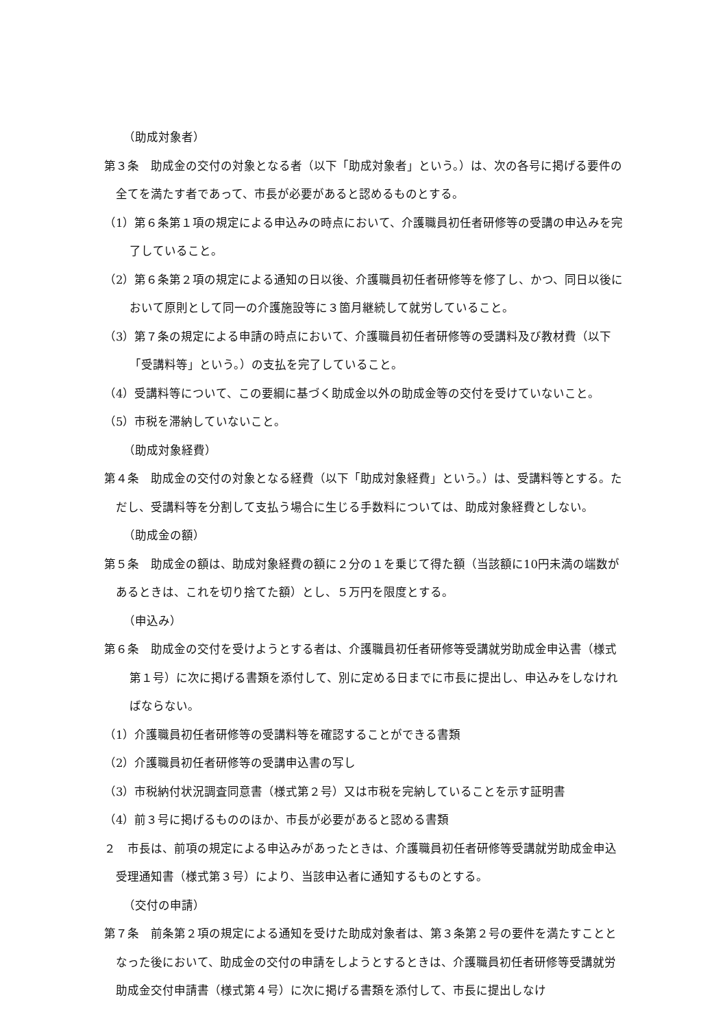（助成対象者）
第３条　助成金の交付の対象となる者（以下「助成対象者」という。）は、次の各号に掲げる要件の全てを満たす者であって、市長が必要があると認めるものとする。
（1）第６条第１項の規定による申込みの時点において、介護職員初任者研修等の受講の申込みを完了していること。
（2）第６条第２項の規定による通知の日以後、介護職員初任者研修等を修了し、かつ、同日以後において原則として同一の介護施設等に３箇月継続して就労していること。
（3）第７条の規定による申請の時点において、介護職員初任者研修等の受講料及び教材費（以下「受講料等」という。）の支払を完了していること。
（4）受講料等について、この要綱に基づく助成金以外の助成金等の交付を受けていないこと。
（5）市税を滞納していないこと。
（助成対象経費）
第４条　助成金の交付の対象となる経費（以下「助成対象経費」という。）は、受講料等とする。ただし、受講料等を分割して支払う場合に生じる手数料については、助成対象経費としない。
（助成金の額）
第５条　助成金の額は、助成対象経費の額に２分の１を乗じて得た額（当該額に10円未満の端数があるときは、これを切り捨てた額）とし、５万円を限度とする。
（申込み）
第６条　助成金の交付を受けようとする者は、介護職員初任者研修等受講就労助成金申込書（様式第１号）に次に掲げる書類を添付して、別に定める日までに市長に提出し、申込みをしなければならない。
（1）介護職員初任者研修等の受講料等を確認することができる書類
（2）介護職員初任者研修等の受講申込書の写し
（3）市税納付状況調査同意書（様式第２号）又は市税を完納していることを示す証明書
（4）前３号に掲げるもののほか、市長が必要があると認める書類
２　市長は、前項の規定による申込みがあったときは、介護職員初任者研修等受講就労助成金申込受理通知書（様式第３号）により、当該申込者に通知するものとする。
（交付の申請）
第７条　前条第２項の規定による通知を受けた助成対象者は、第３条第２号の要件を満たすこととなった後において、助成金の交付の申請をしようとするときは、介護職員初任者研修等受講就労助成金交付申請書（様式第４号）に次に掲げる書類を添付して、市長に提出しなけ